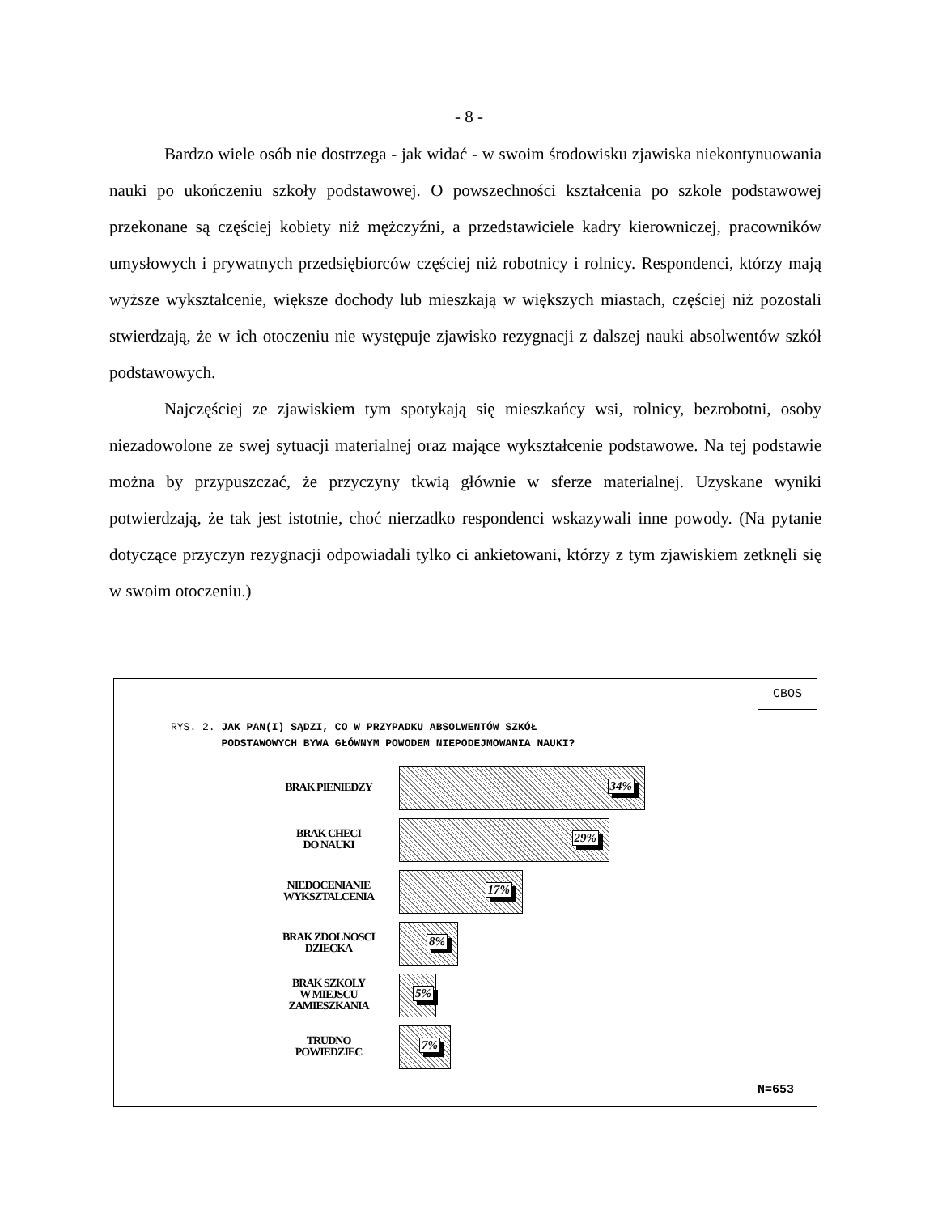- 8 -
Bardzo wiele osób nie dostrzega - jak widać - w swoim środowisku zjawiska niekontynuowania nauki po ukończeniu szkoły podstawowej. O powszechności kształcenia po szkole podstawowej przekonane są częściej kobiety niż mężczyźni, a przedstawiciele kadry kierowniczej, pracowników umysłowych i prywatnych przedsiębiorców częściej niż robotnicy i rolnicy. Respondenci, którzy mają wyższe wykształcenie, większe dochody lub mieszkają w większych miastach, częściej niż pozostali stwierdzają, że w ich otoczeniu nie występuje zjawisko rezygnacji z dalszej nauki absolwentów szkół podstawowych.
Najczęściej ze zjawiskiem tym spotykają się mieszkańcy wsi, rolnicy, bezrobotni, osoby niezadowolone ze swej sytuacji materialnej oraz mające wykształcenie podstawowe. Na tej podstawie można by przypuszczać, że przyczyny tkwią głównie w sferze materialnej. Uzyskane wyniki potwierdzają, że tak jest istotnie, choć nierzadko respondenci wskazywali inne powody. (Na pytanie dotyczące przyczyn rezygnacji odpowiadali tylko ci ankietowani, którzy z tym zjawiskiem zetknęli się w swoim otoczeniu.)
CBOS
RYS. 2. JAK PAN(I) SĄDZI, CO W PRZYPADKU ABSOLWENTÓW SZKÓŁ
PODSTAWOWYCH BYWA GŁÓWNYM POWODEM NIEPODEJMOWANIA NAUKI?
BRAK PIENIEDZY 34%
BRAK CHECI
DO NAUKI
29%
NIEDOCENIANIE WYKSZTALCENIA 17%
BRAK ZDOLNOSCI DZIECKA 8%
BRAK SZKOLY
W MIEJSCU ZAMIESZKANIA
5%
TRUDNO
POWIEDZIEC
7%
N=653